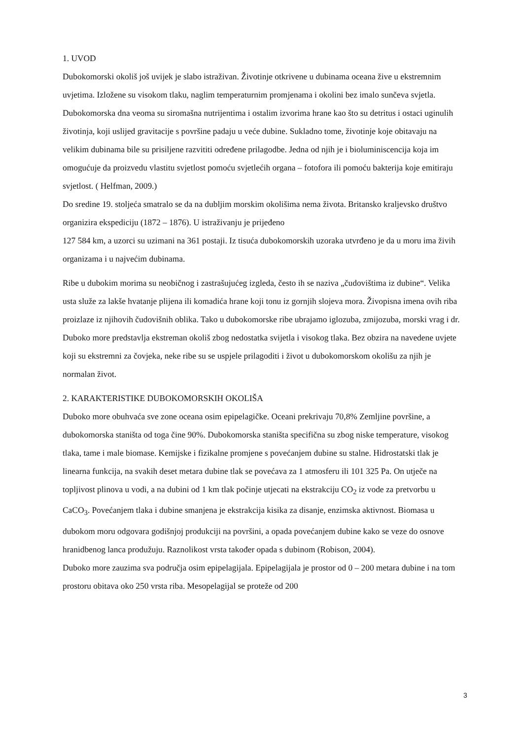1. UVOD
Dubokomorski okoliš još uvijek je slabo istraživan. Životinje otkrivene u dubinama oceana žive u ekstremnim uvjetima. Izložene su visokom tlaku, naglim temperaturnim promjenama i okolini bez imalo sunčeva svjetla. Dubokomorska dna veoma su siromašna nutrijentima i ostalim izvorima hrane kao što su detritus i ostaci uginulih životinja, koji uslijed gravitacije s površine padaju u veće dubine. Sukladno tome, životinje koje obitavaju na velikim dubinama bile su prisiljene razvititi određene prilagodbe. Jedna od njih je i bioluminiscencija koja im omogućuje da proizvedu vlastitu svjetlost pomoću svjetlećih organa – fotofora ili pomoću bakterija koje emitiraju svjetlost. ( Helfman, 2009.)
Do sredine 19. stoljeća smatralo se da na dubljim morskim okolišima nema života. Britansko kraljevsko društvo organizira ekspediciju (1872 – 1876). U istraživanju je prijeđeno
127 584 km, a uzorci su uzimani na 361 postaji. Iz tisuća dubokomorskih uzoraka utvrđeno je da u moru ima živih organizama i u najvećim dubinama.
Ribe u dubokim morima su neobičnog i zastrašujućeg izgleda, često ih se naziva „čudovištima iz dubine“. Velika usta služe za lakše hvatanje plijena ili komadića hrane koji tonu iz gornjih slojeva mora. Živopisna imena ovih riba proizlaze iz njihovih čudovišnih oblika. Tako u dubokomorske ribe ubrajamo iglozuba, zmijozuba, morski vrag i dr. Duboko more predstavlja ekstreman okoliš zbog nedostatka svijetla i visokog tlaka. Bez obzira na navedene uvjete koji su ekstremni za čovjeka, neke ribe su se uspjele prilagoditi i život u dubokomorskom okolišu za njih je normalan život.
2. KARAKTERISTIKE DUBOKOMORSKIH OKOLIŠA
Duboko more obuhvaća sve zone oceana osim epipelagičke. Oceani prekrivaju 70,8% Zemljine površine, a dubokomorska staništa od toga čine 90%. Dubokomorska staništa specifična su zbog niske temperature, visokog tlaka, tame i male biomase. Kemijske i fizikalne promjene s povećanjem dubine su stalne. Hidrostatski tlak je linearna funkcija, na svakih deset metara dubine tlak se povećava za 1 atmosferu ili 101 325 Pa. On utječe na topljivost plinova u vodi, a na dubini od 1 km tlak počinje utjecati na ekstrakciju CO<sub>2</sub> iz vode za pretvorbu u CaCO<sub>3</sub>. Povećanjem tlaka i dubine smanjena je ekstrakcija kisika za disanje, enzimska aktivnost. Biomasa u dubokom moru odgovara godišnjoj produkciji na površini, a opada povećanjem dubine kako se veze do osnove hranidbenog lanca produžuju. Raznolikost vrsta također opada s dubinom (Robison, 2004).
Duboko more zauzima sva područja osim epipelagijala. Epipelagijala je prostor od 0 – 200 metara dubine i na tom prostoru obitava oko 250 vrsta riba. Mesopelagijal se proteže od 200
3